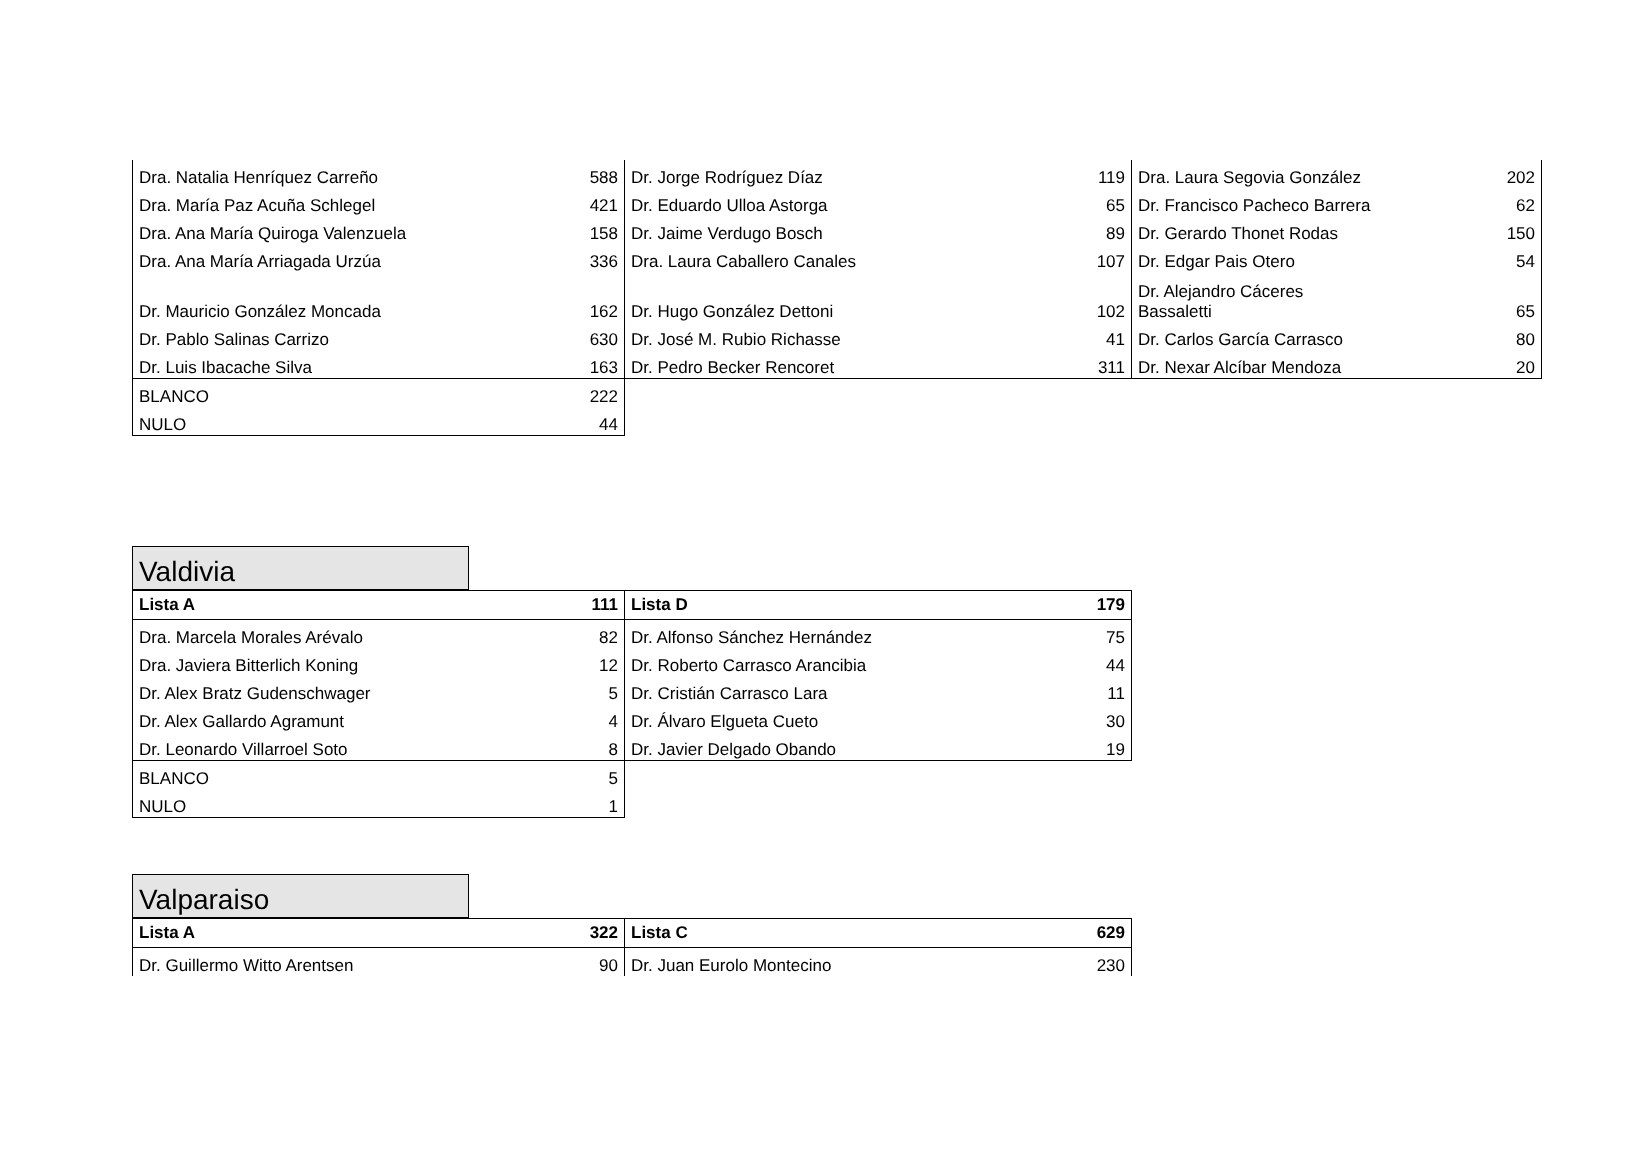| Dra. Natalia Henríquez Carreño | 588 | Dr. Jorge Rodríguez Díaz | 119 | Dra. Laura Segovia González | 202 |
| Dra. María Paz Acuña Schlegel | 421 | Dr. Eduardo Ulloa Astorga | 65 | Dr. Francisco Pacheco Barrera | 62 |
| Dra. Ana María Quiroga Valenzuela | 158 | Dr. Jaime Verdugo Bosch | 89 | Dr. Gerardo Thonet Rodas | 150 |
| Dra. Ana María Arriagada Urzúa | 336 | Dra. Laura Caballero Canales | 107 | Dr. Edgar Pais Otero | 54 |
| Dr. Mauricio González Moncada | 162 | Dr. Hugo González Dettoni | 102 | Dr. Alejandro Cáceres Bassaletti | 65 |
| Dr. Pablo Salinas Carrizo | 630 | Dr. José M. Rubio Richasse | 41 | Dr. Carlos García Carrasco | 80 |
| Dr. Luis Ibacache Silva | 163 | Dr. Pedro Becker Rencoret | 311 | Dr. Nexar Alcíbar Mendoza | 20 |
| BLANCO | 222 | | | | |
| NULO | 44 | | | | |
Valdivia
| Lista A | 111 | Lista D | 179 |
| --- | --- | --- | --- |
| Dra. Marcela Morales Arévalo | 82 | Dr. Alfonso Sánchez Hernández | 75 |
| Dra. Javiera Bitterlich Koning | 12 | Dr. Roberto Carrasco Arancibia | 44 |
| Dr. Alex Bratz Gudenschwager | 5 | Dr. Cristián Carrasco Lara | 11 |
| Dr. Alex Gallardo Agramunt | 4 | Dr. Álvaro Elgueta Cueto | 30 |
| Dr. Leonardo Villarroel Soto | 8 | Dr. Javier Delgado Obando | 19 |
| BLANCO | 5 | | |
| NULO | 1 | | |
Valparaiso
| Lista A | 322 | Lista C | 629 |
| --- | --- | --- | --- |
| Dr. Guillermo Witto Arentsen | 90 | Dr. Juan Eurolo Montecino | 230 |